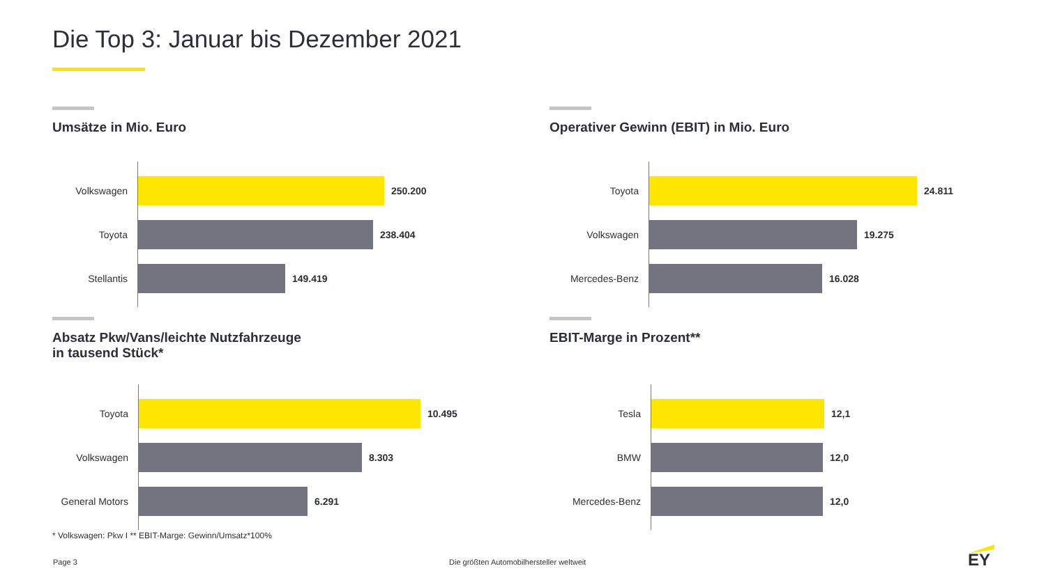Die Top 3: Januar bis Dezember 2021
Umsätze in Mio. Euro
Volkswagen
250.200
Toyota
238.404
Stellantis
149.419
Operativer Gewinn (EBIT) in Mio. Euro
Toyota
24.811
Volkswagen
19.275
Mercedes-Benz
16.028
Absatz Pkw/Vans/leichte Nutzfahrzeuge
in tausend Stück*
Toyota
10.495
Volkswagen
8.303
General Motors
6.291
EBIT-Marge in Prozent**
Tesla
12,1
BMW
12,0
Mercedes-Benz
12,0
* Volkswagen: Pkw I ** EBIT-Marge: Gewinn/Umsatz*100%
Page 3
Die größten Automobilhersteller weltweit
EY